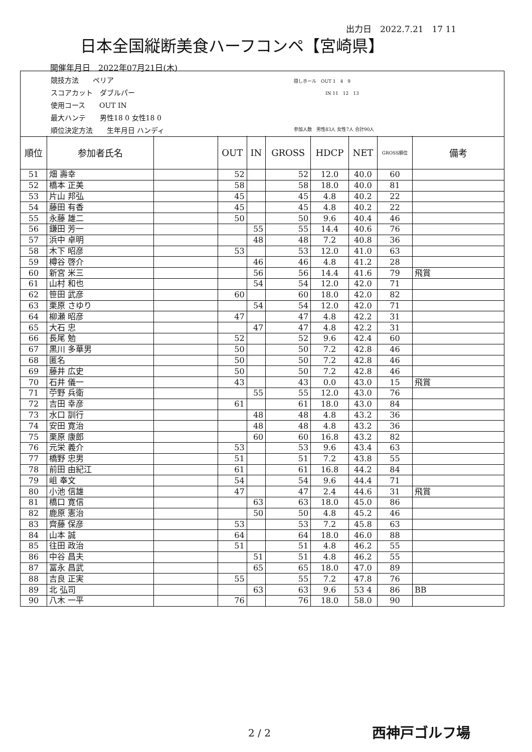出力日　2022.7.21　17 11
日本全国縦断美食ハーフコンペ【宮崎県】
開催年月日　2022年07月21日(木)
競技方法　　ペリア
スコアカット　ダブルパー
使用コース　　OUT IN
最大ハンテ　　男性18 0 女性18 0
順位決定方法　　生年月日 ハンディ
隠しホール　OUT 1　4　9
　　　　　　　IN 11　12　13
参加人数　男性83人 女性7人 合計90人
| 順位 | 参加者氏名 | | OUT | IN | GROSS | HDCP | NET | GROSS順位 | 備考 |
| --- | --- | --- | --- | --- | --- | --- | --- | --- | --- |
| 51 | 畑 壽幸 | | 52 | | 52 | 12.0 | 40.0 | 60 | |
| 52 | 橋本 正美 | | 58 | | 58 | 18.0 | 40.0 | 81 | |
| 53 | 片山 邦弘 | | 45 | | 45 | 4.8 | 40.2 | 22 | |
| 54 | 藤田 有香 | | 45 | | 45 | 4.8 | 40.2 | 22 | |
| 55 | 永藤 雄二 | | 50 | | 50 | 9.6 | 40.4 | 46 | |
| 56 | 鎌田 芳一 | | | 55 | 55 | 14.4 | 40.6 | 76 | |
| 57 | 浜中 卓明 | | | 48 | 48 | 7.2 | 40.8 | 36 | |
| 58 | 木下 昭彦 | | 53 | | 53 | 12.0 | 41.0 | 63 | |
| 59 | 樽谷 啓介 | | | 46 | 46 | 4.8 | 41.2 | 28 | |
| 60 | 新宮 米三 | | | 56 | 56 | 14.4 | 41.6 | 79 | 飛賞 |
| 61 | 山村 和也 | | | 54 | 54 | 12.0 | 42.0 | 71 | |
| 62 | 笹田 武彦 | | 60 | | 60 | 18.0 | 42.0 | 82 | |
| 63 | 栗原 さゆり | | | 54 | 54 | 12.0 | 42.0 | 71 | |
| 64 | 柳瀬 昭彦 | | 47 | | 47 | 4.8 | 42.2 | 31 | |
| 65 | 大石 忠 | | | 47 | 47 | 4.8 | 42.2 | 31 | |
| 66 | 長尾 勉 | | 52 | | 52 | 9.6 | 42.4 | 60 | |
| 67 | 黒川 多華男 | | 50 | | 50 | 7.2 | 42.8 | 46 | |
| 68 | 匿名 | | 50 | | 50 | 7.2 | 42.8 | 46 | |
| 69 | 藤井 広史 | | 50 | | 50 | 7.2 | 42.8 | 46 | |
| 70 | 石井 儀一 | | 43 | | 43 | 0.0 | 43.0 | 15 | 飛賞 |
| 71 | 苧野 兵衛 | | | 55 | 55 | 12.0 | 43.0 | 76 | |
| 72 | 吉田 幸彦 | | 61 | | 61 | 18.0 | 43.0 | 84 | |
| 73 | 水口 訓行 | | | 48 | 48 | 4.8 | 43.2 | 36 | |
| 74 | 安田 寛治 | | | 48 | 48 | 4.8 | 43.2 | 36 | |
| 75 | 栗原 康郎 | | | 60 | 60 | 16.8 | 43.2 | 82 | |
| 76 | 元栄 義介 | | 53 | | 53 | 9.6 | 43.4 | 63 | |
| 77 | 橋野 忠男 | | 51 | | 51 | 7.2 | 43.8 | 55 | |
| 78 | 前田 由紀江 | | 61 | | 61 | 16.8 | 44.2 | 84 | |
| 79 | 岨 奉文 | | 54 | | 54 | 9.6 | 44.4 | 71 | |
| 80 | 小池 信雄 | | 47 | | 47 | 2.4 | 44.6 | 31 | 飛賞 |
| 81 | 橋口 寛信 | | | 63 | 63 | 18.0 | 45.0 | 86 | |
| 82 | 鹿原 憲治 | | | 50 | 50 | 4.8 | 45.2 | 46 | |
| 83 | 齊藤 保彦 | | 53 | | 53 | 7.2 | 45.8 | 63 | |
| 84 | 山本 誠 | | 64 | | 64 | 18.0 | 46.0 | 88 | |
| 85 | 往田 政治 | | 51 | | 51 | 4.8 | 46.2 | 55 | |
| 86 | 中谷 昌夫 | | | 51 | 51 | 4.8 | 46.2 | 55 | |
| 87 | 冨永 昌武 | | | 65 | 65 | 18.0 | 47.0 | 89 | |
| 88 | 吉良 正実 | | 55 | | 55 | 7.2 | 47.8 | 76 | |
| 89 | 北 弘司 | | | 63 | 63 | 9.6 | 53 4 | 86 | BB |
| 90 | 八木 一平 | | 76 | | 76 | 18.0 | 58.0 | 90 | |
2 / 2 西神戸ゴルフ場